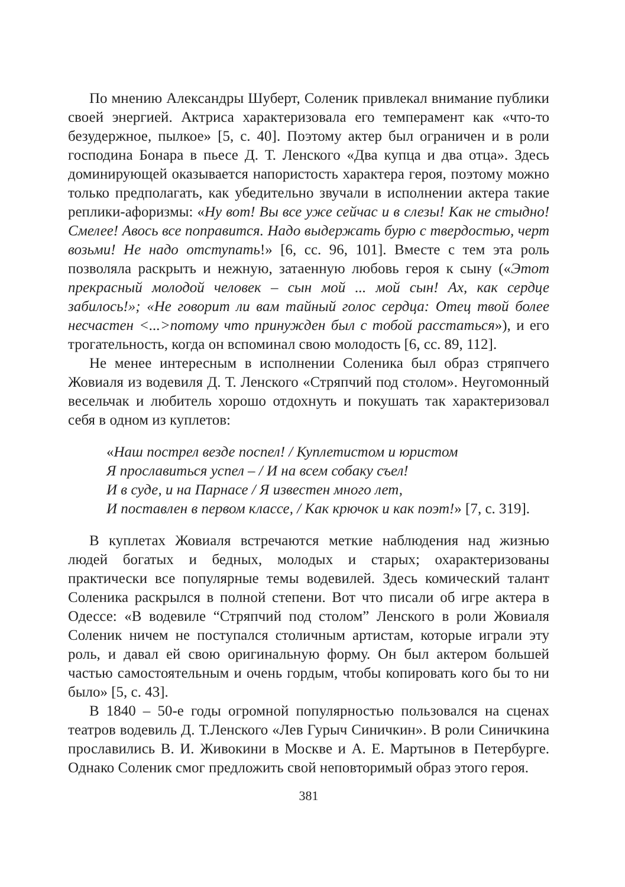По мнению Александры Шуберт, Соленик привлекал внимание публики своей энергией. Актриса характеризовала его темперамент как «что-то безудержное, пылкое» [5, с. 40]. Поэтому актер был ограничен и в роли господина Бонара в пьесе Д. Т. Ленского «Два купца и два отца». Здесь доминирующей оказывается напористость характера героя, поэтому можно только предполагать, как убедительно звучали в исполнении актера такие реплики-афоризмы: «Ну вот! Вы все уже сейчас и в слезы! Как не стыдно! Смелее! Авось все поправится. Надо выдержать бурю с твердостью, черт возьми! Не надо отступать!» [6, сс. 96, 101]. Вместе с тем эта роль позволяла раскрыть и нежную, затаенную любовь героя к сыну («Этот прекрасный молодой человек – сын мой ... мой сын! Ах, как сердце забилось!»; «Не говорит ли вам тайный голос сердца: Отец твой более несчастен <...>потому что принужден был с тобой расстаться»), и его трогательность, когда он вспоминал свою молодость [6, сс. 89, 112].
Не менее интересным в исполнении Соленика был образ стряпчего Жовиаля из водевиля Д. Т. Ленского «Стряпчий под столом». Неугомонный весельчак и любитель хорошо отдохнуть и покушать так характеризовал себя в одном из куплетов:
«Наш пострел везде поспел! / Куплетистом и юристом
Я прославиться успел – / И на всем собаку съел!
И в суде, и на Парнасе / Я известен много лет,
И поставлен в первом классе, / Как крючок и как поэт!» [7, с. 319].
В куплетах Жовиаля встречаются меткие наблюдения над жизнью людей богатых и бедных, молодых и старых; охарактеризованы практически все популярные темы водевилей. Здесь комический талант Соленика раскрылся в полной степени. Вот что писали об игре актера в Одессе: «В водевиле “Стряпчий под столом” Ленского в роли Жовиаля Соленик ничем не поступался столичным артистам, которые играли эту роль, и давал ей свою оригинальную форму. Он был актером большей частью самостоятельным и очень гордым, чтобы копировать кого бы то ни было» [5, с. 43].
В 1840 – 50-е годы огромной популярностью пользовался на сценах театров водевиль Д. Т.Ленского «Лев Гурыч Синичкин». В роли Синичкина прославились В. И. Живокини в Москве и А. Е. Мартынов в Петербурге. Однако Соленик смог предложить свой неповторимый образ этого героя.
381